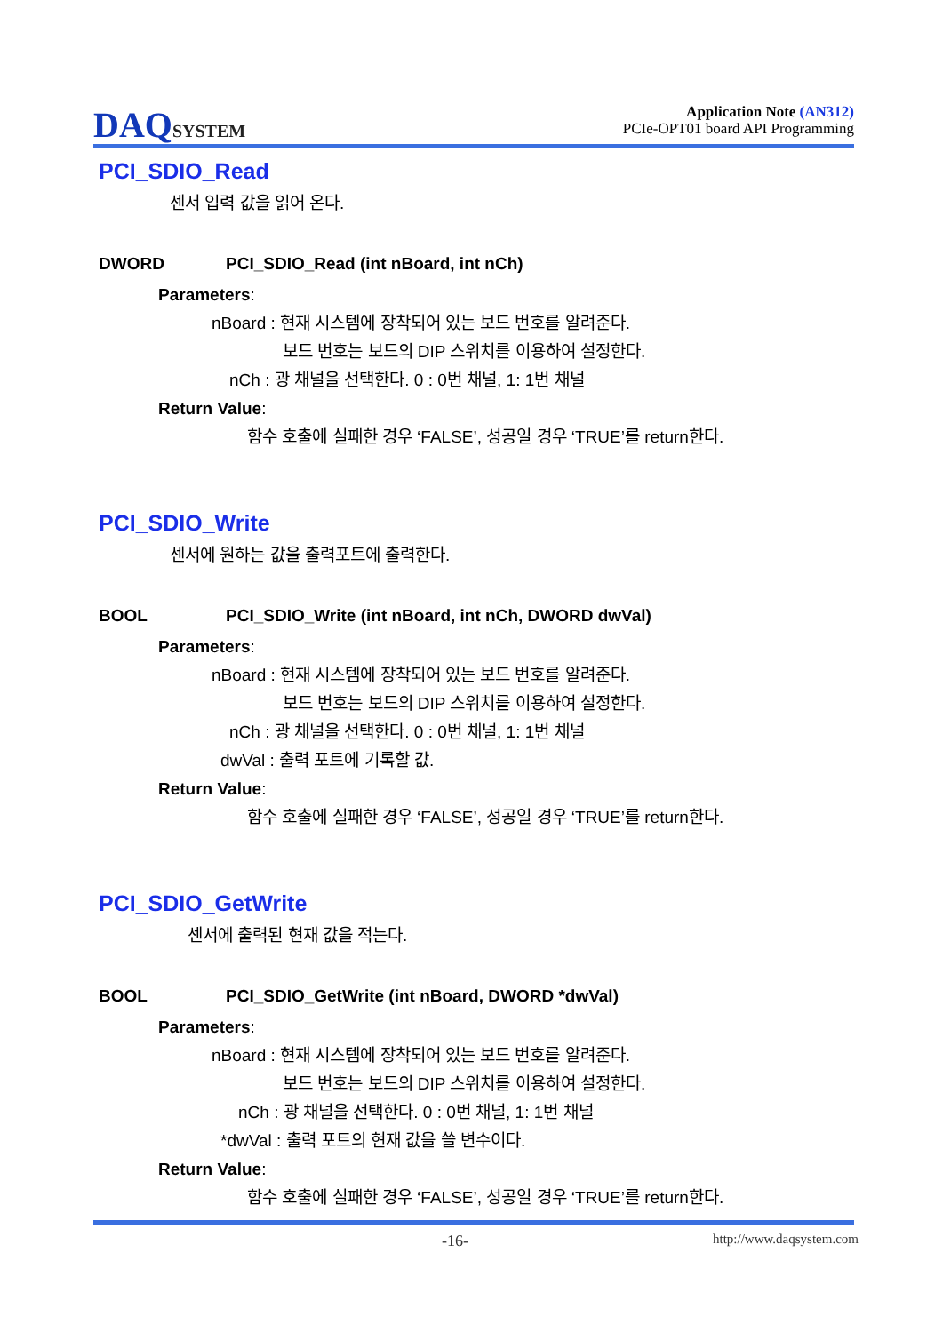DAQSYSTEM
Application Note (AN312)
PCIe-OPT01 board API Programming
PCI_SDIO_Read
센서 입력 값을 읽어 온다.
DWORD PCI_SDIO_Read (int nBoard, int nCh)
Parameters:
nBoard : 현재 시스템에 장착되어 있는 보드 번호를 알려준다.
보드 번호는 보드의 DIP 스위치를 이용하여 설정한다.
nCh : 광 채널을 선택한다. 0 : 0번 채널, 1: 1번 채널
Return Value:
함수 호출에 실패한 경우 ‘FALSE’, 성공일 경우 ‘TRUE’를 return한다.
PCI_SDIO_Write
센서에 원하는 값을 출력포트에 출력한다.
BOOL PCI_SDIO_Write (int nBoard, int nCh, DWORD dwVal)
Parameters:
nBoard : 현재 시스템에 장착되어 있는 보드 번호를 알려준다.
보드 번호는 보드의 DIP 스위치를 이용하여 설정한다.
nCh : 광 채널을 선택한다. 0 : 0번 채널, 1: 1번 채널
dwVal : 출력 포트에 기록할 값.
Return Value:
함수 호출에 실패한 경우 ‘FALSE’, 성공일 경우 ‘TRUE’를 return한다.
PCI_SDIO_GetWrite
센서에 출력된 현재 값을 적는다.
BOOL PCI_SDIO_GetWrite (int nBoard, DWORD *dwVal)
Parameters:
nBoard : 현재 시스템에 장착되어 있는 보드 번호를 알려준다.
보드 번호는 보드의 DIP 스위치를 이용하여 설정한다.
nCh : 광 채널을 선택한다. 0 : 0번 채널, 1: 1번 채널
*dwVal : 출력 포트의 현재 값을 쓸 변수이다.
Return Value:
함수 호출에 실패한 경우 ‘FALSE’, 성공일 경우 ‘TRUE’를 return한다.
-16- http://www.daqsystem.com